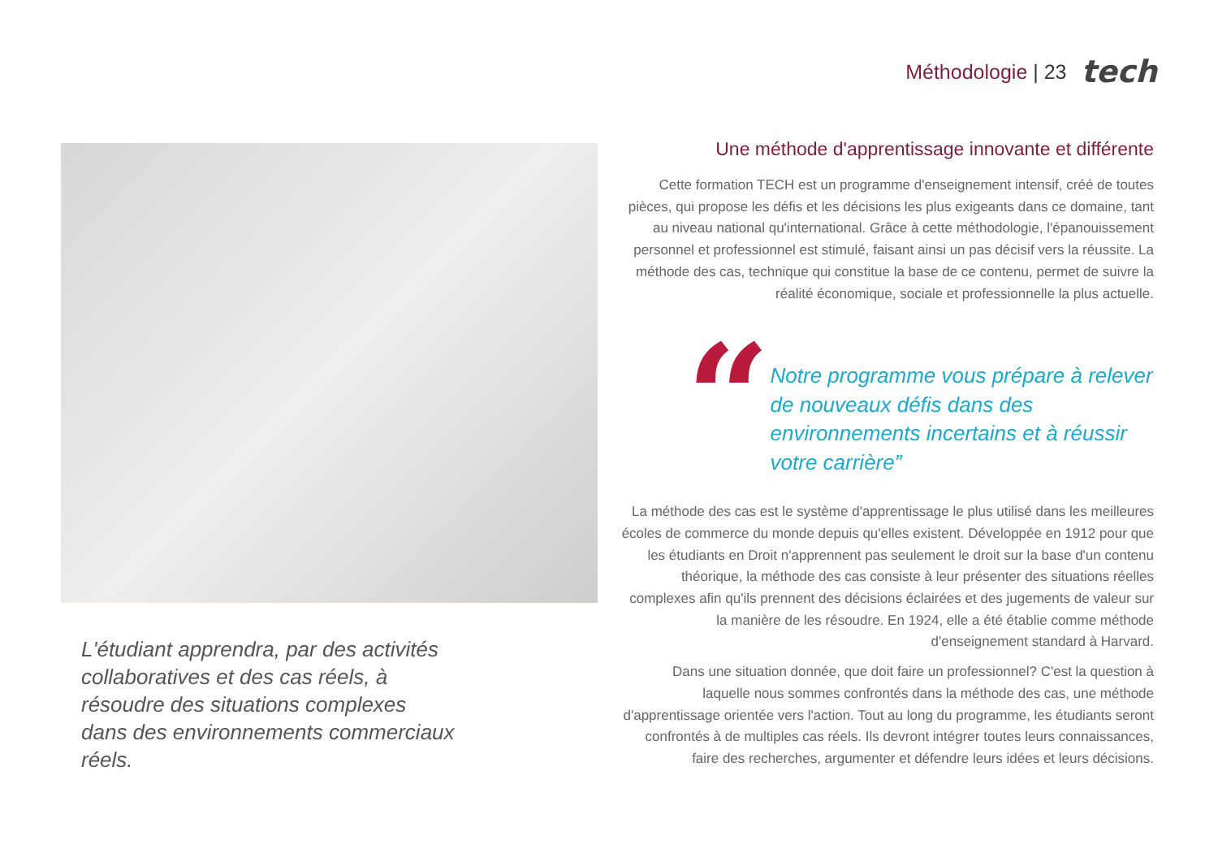Méthodologie | 23
tech
L'étudiant apprendra, par des activités collaboratives et des cas réels, à résoudre des situations complexes dans des environnements commerciaux réels.
Une méthode d'apprentissage innovante et différente
Cette formation TECH est un programme d'enseignement intensif, créé de toutes pièces, qui propose les défis et les décisions les plus exigeants dans ce domaine, tant au niveau national qu'international. Grâce à cette méthodologie, l'épanouissement personnel et professionnel est stimulé, faisant ainsi un pas décisif vers la réussite. La méthode des cas, technique qui constitue la base de ce contenu, permet de suivre la réalité économique, sociale et professionnelle la plus actuelle.
“
Notre programme vous prépare à relever de nouveaux défis dans des environnements incertains et à réussir votre carrière”
La méthode des cas est le système d'apprentissage le plus utilisé dans les meilleures écoles de commerce du monde depuis qu'elles existent. Développée en 1912 pour que les étudiants en Droit n'apprennent pas seulement le droit sur la base d'un contenu théorique, la méthode des cas consiste à leur présenter des situations réelles complexes afin qu'ils prennent des décisions éclairées et des jugements de valeur sur la manière de les résoudre. En 1924, elle a été établie comme méthode d'enseignement standard à Harvard.
Dans une situation donnée, que doit faire un professionnel? C'est la question à laquelle nous sommes confrontés dans la méthode des cas, une méthode d'apprentissage orientée vers l'action. Tout au long du programme, les étudiants seront confrontés à de multiples cas réels. Ils devront intégrer toutes leurs connaissances, faire des recherches, argumenter et défendre leurs idées et leurs décisions.